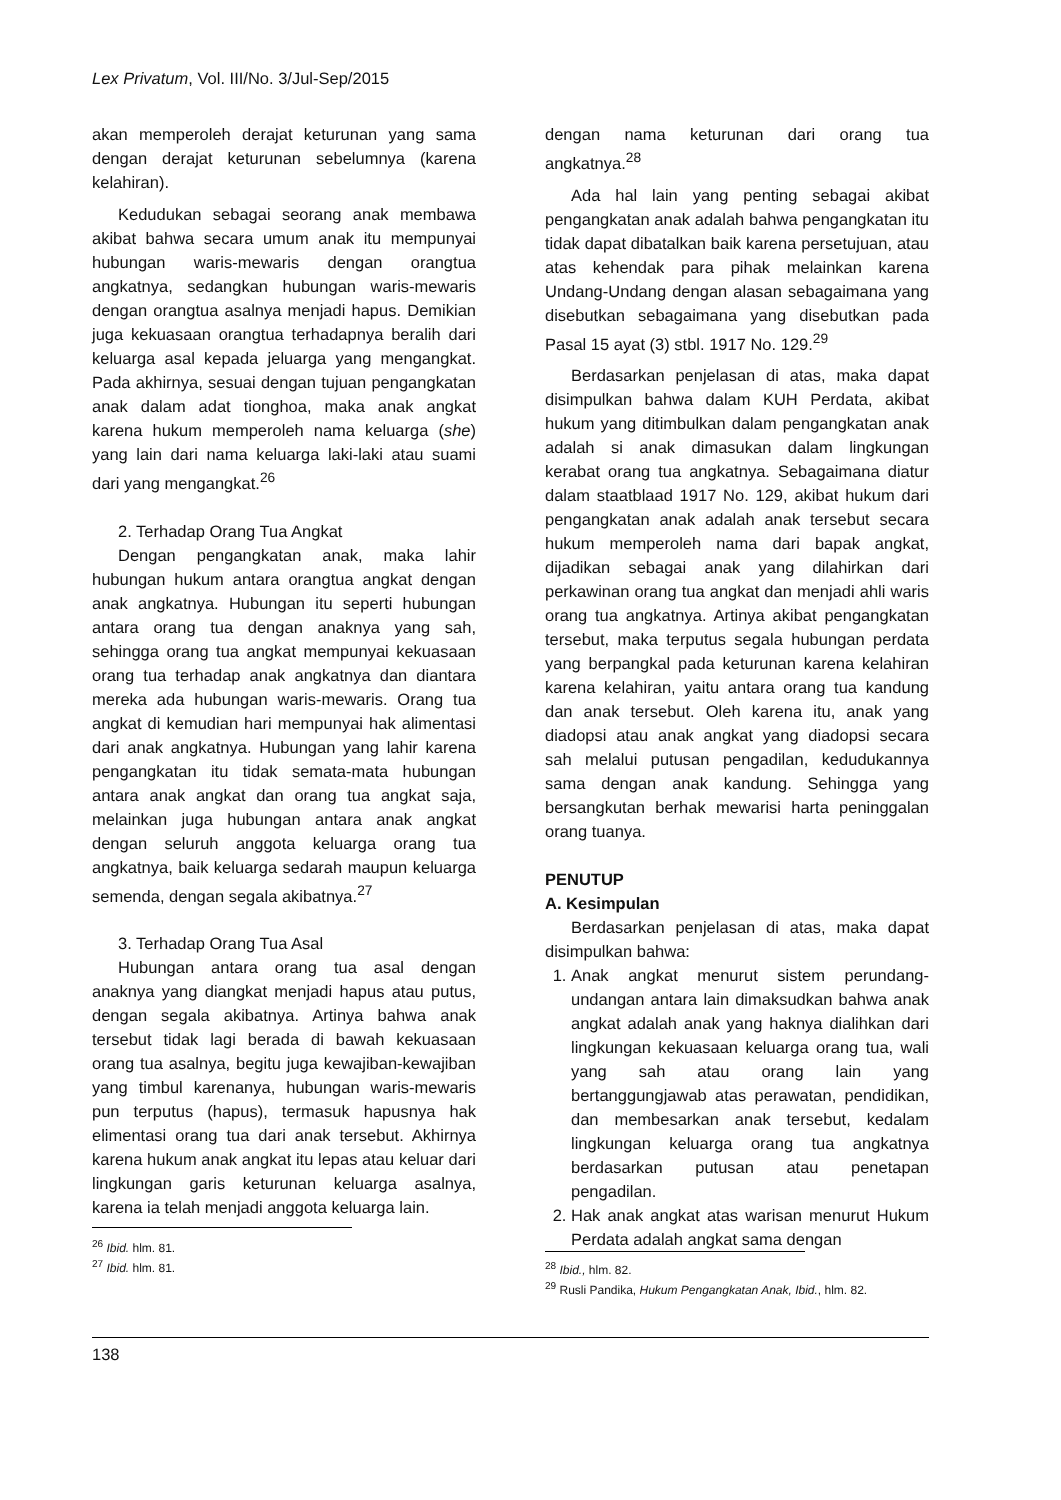Lex Privatum, Vol. III/No. 3/Jul-Sep/2015
akan memperoleh derajat keturunan yang sama dengan derajat keturunan sebelumnya (karena kelahiran).
Kedudukan sebagai seorang anak membawa akibat bahwa secara umum anak itu mempunyai hubungan waris-mewaris dengan orangtua angkatnya, sedangkan hubungan waris-mewaris dengan orangtua asalnya menjadi hapus. Demikian juga kekuasaan orangtua terhadapnya beralih dari keluarga asal kepada jeluarga yang mengangkat. Pada akhirnya, sesuai dengan tujuan pengangkatan anak dalam adat tionghoa, maka anak angkat karena hukum memperoleh nama keluarga (she) yang lain dari nama keluarga laki-laki atau suami dari yang mengangkat.<sup>26</sup>
2. Terhadap Orang Tua Angkat
Dengan pengangkatan anak, maka lahir hubungan hukum antara orangtua angkat dengan anak angkatnya. Hubungan itu seperti hubungan antara orang tua dengan anaknya yang sah, sehingga orang tua angkat mempunyai kekuasaan orang tua terhadap anak angkatnya dan diantara mereka ada hubungan waris-mewaris. Orang tua angkat di kemudian hari mempunyai hak alimentasi dari anak angkatnya. Hubungan yang lahir karena pengangkatan itu tidak semata-mata hubungan antara anak angkat dan orang tua angkat saja, melainkan juga hubungan antara anak angkat dengan seluruh anggota keluarga orang tua angkatnya, baik keluarga sedarah maupun keluarga semenda, dengan segala akibatnya.<sup>27</sup>
3. Terhadap Orang Tua Asal
Hubungan antara orang tua asal dengan anaknya yang diangkat menjadi hapus atau putus, dengan segala akibatnya. Artinya bahwa anak tersebut tidak lagi berada di bawah kekuasaan orang tua asalnya, begitu juga kewajiban-kewajiban yang timbul karenanya, hubungan waris-mewaris pun terputus (hapus), termasuk hapusnya hak elimentasi orang tua dari anak tersebut. Akhirnya karena hukum anak angkat itu lepas atau keluar dari lingkungan garis keturunan keluarga asalnya, karena ia telah menjadi anggota keluarga lain.
<sup>26</sup> Ibid. hlm. 81.
<sup>27</sup> Ibid. hlm. 81.
dengan nama keturunan dari orang tua angkatnya.<sup>28</sup>
Ada hal lain yang penting sebagai akibat pengangkatan anak adalah bahwa pengangkatan itu tidak dapat dibatalkan baik karena persetujuan, atau atas kehendak para pihak melainkan karena Undang-Undang dengan alasan sebagaimana yang disebutkan sebagaimana yang disebutkan pada Pasal 15 ayat (3) stbl. 1917 No. 129.<sup>29</sup>
Berdasarkan penjelasan di atas, maka dapat disimpulkan bahwa dalam KUH Perdata, akibat hukum yang ditimbulkan dalam pengangkatan anak adalah si anak dimasukan dalam lingkungan kerabat orang tua angkatnya. Sebagaimana diatur dalam staatblaad 1917 No. 129, akibat hukum dari pengangkatan anak adalah anak tersebut secara hukum memperoleh nama dari bapak angkat, dijadikan sebagai anak yang dilahirkan dari perkawinan orang tua angkat dan menjadi ahli waris orang tua angkatnya. Artinya akibat pengangkatan tersebut, maka terputus segala hubungan perdata yang berpangkal pada keturunan karena kelahiran karena kelahiran, yaitu antara orang tua kandung dan anak tersebut. Oleh karena itu, anak yang diadopsi atau anak angkat yang diadopsi secara sah melalui putusan pengadilan, kedudukannya sama dengan anak kandung. Sehingga yang bersangkutan berhak mewarisi harta peninggalan orang tuanya.
PENUTUP
A. Kesimpulan
Berdasarkan penjelasan di atas, maka dapat disimpulkan bahwa:
1. Anak angkat menurut sistem perundang-undangan antara lain dimaksudkan bahwa anak angkat adalah anak yang haknya dialihkan dari lingkungan kekuasaan keluarga orang tua, wali yang sah atau orang lain yang bertanggungjawab atas perawatan, pendidikan, dan membesarkan anak tersebut, kedalam lingkungan keluarga orang tua angkatnya berdasarkan putusan atau penetapan pengadilan.
2. Hak anak angkat atas warisan menurut Hukum Perdata adalah angkat sama dengan
<sup>28</sup> Ibid., hlm. 82.
<sup>29</sup> Rusli Pandika, Hukum Pengangkatan Anak, Ibid., hlm. 82.
138